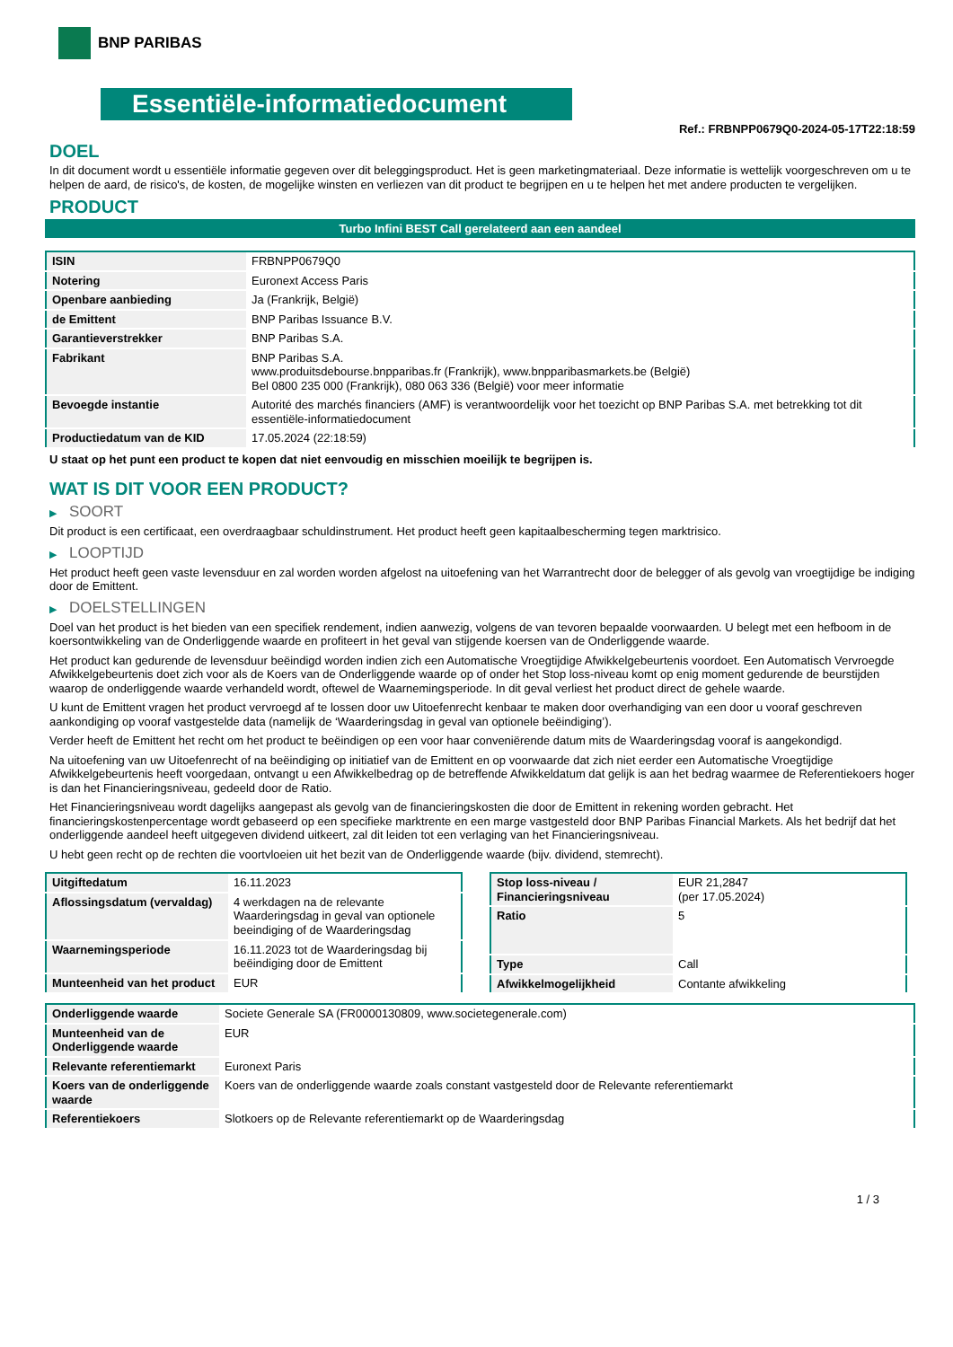BNP PARIBAS
Essentiële-informatiedocument
Ref.: FRBNPP0679Q0-2024-05-17T22:18:59
DOEL
In dit document wordt u essentiële informatie gegeven over dit beleggingsproduct. Het is geen marketingmateriaal. Deze informatie is wettelijk voorgeschreven om u te helpen de aard, de risico's, de kosten, de mogelijke winsten en verliezen van dit product te begrijpen en u te helpen het met andere producten te vergelijken.
PRODUCT
Turbo Infini BEST Call gerelateerd aan een aandeel
| ISIN | FRBNPP0679Q0 |
| Notering | Euronext Access Paris |
| Openbare aanbieding | Ja (Frankrijk, België) |
| de Emittent | BNP Paribas Issuance B.V. |
| Garantieverstrekker | BNP Paribas S.A. |
| Fabrikant | BNP Paribas S.A. www.produitsdebourse.bnpparibas.fr (Frankrijk), www.bnpparibasmarkets.be (België) Bel 0800 235 000 (Frankrijk), 080 063 336 (België) voor meer informatie |
| Bevoegde instantie | Autorité des marchés financiers (AMF) is verantwoordelijk voor het toezicht op BNP Paribas S.A. met betrekking tot dit essentiële-informatiedocument |
| Productiedatum van de KID | 17.05.2024 (22:18:59) |
U staat op het punt een product te kopen dat niet eenvoudig en misschien moeilijk te begrijpen is.
WAT IS DIT VOOR EEN PRODUCT?
▶ SOORT
Dit product is een certificaat, een overdraagbaar schuldinstrument. Het product heeft geen kapitaalbescherming tegen marktrisico.
▶ LOOPTIJD
Het product heeft geen vaste levensduur en zal worden worden afgelost na uitoefening van het Warrantrecht door de belegger of als gevolg van vroegtijdige be indiging door de Emittent.
▶ DOELSTELLINGEN
Doel van het product is het bieden van een specifiek rendement, indien aanwezig, volgens de van tevoren bepaalde voorwaarden. U belegt met een hefboom in de koersontwikkeling van de Onderliggende waarde en profiteert in het geval van stijgende koersen van de Onderliggende waarde.
Het product kan gedurende de levensduur beëindigd worden indien zich een Automatische Vroegtijdige Afwikkelgebeurtenis voordoet. Een Automatisch Vervroegde Afwikkelgebeurtenis doet zich voor als de Koers van de Onderliggende waarde op of onder het Stop loss-niveau komt op enig moment gedurende de beurstijden waarop de onderliggende waarde verhandeld wordt, oftewel de Waarnemingsperiode. In dit geval verliest het product direct de gehele waarde.
U kunt de Emittent vragen het product vervroegd af te lossen door uw Uitoefenrecht kenbaar te maken door overhandiging van een door u vooraf geschreven aankondiging op vooraf vastgestelde data (namelijk de ‘Waarderingsdag in geval van optionele beëindiging’).
Verder heeft de Emittent het recht om het product te beëindigen op een voor haar conveniërende datum mits de Waarderingsdag vooraf is aangekondigd.
Na uitoefening van uw Uitoefenrecht of na beëindiging op initiatief van de Emittent en op voorwaarde dat zich niet eerder een Automatische Vroegtijdige Afwikkelgebeurtenis heeft voorgedaan, ontvangt u een Afwikkelbedrag op de betreffende Afwikkeldatum dat gelijk is aan het bedrag waarmee de Referentiekoers hoger is dan het Financieringsniveau, gedeeld door de Ratio.
Het Financieringsniveau wordt dagelijks aangepast als gevolg van de financieringskosten die door de Emittent in rekening worden gebracht. Het financieringskostenpercentage wordt gebaseerd op een specifieke marktrente en een marge vastgesteld door BNP Paribas Financial Markets. Als het bedrijf dat het onderliggende aandeel heeft uitgegeven dividend uitkeert, zal dit leiden tot een verlaging van het Financieringsniveau.
U hebt geen recht op de rechten die voortvloeien uit het bezit van de Onderliggende waarde (bijv. dividend, stemrecht).
| Uitgiftedatum | 16.11.2023 |
| Aflossingsdatum (vervaldag) | 4 werkdagen na de relevante Waarderingsdag in geval van optionele beeindiging of de Waarderingsdag |
| Waarnemingsperiode | 16.11.2023 tot de Waarderingsdag bij beëindiging door de Emittent |
| Munteenheid van het product | EUR |
| Stop loss-niveau / Financieringsniveau | EUR 21,2847 (per 17.05.2024) |
| Ratio | 5 |
| Type | Call |
| Afwikkelmogelijkheid | Contante afwikkeling |
| Onderliggende waarde | Societe Generale SA (FR0000130809, www.societegenerale.com) |
| Munteenheid van de Onderliggende waarde | EUR |
| Relevante referentiemarkt | Euronext Paris |
| Koers van de onderliggende waarde | Koers van de onderliggende waarde zoals constant vastgesteld door de Relevante referentiemarkt |
| Referentiekoers | Slotkoers op de Relevante referentiemarkt op de Waarderingsdag |
1 / 3